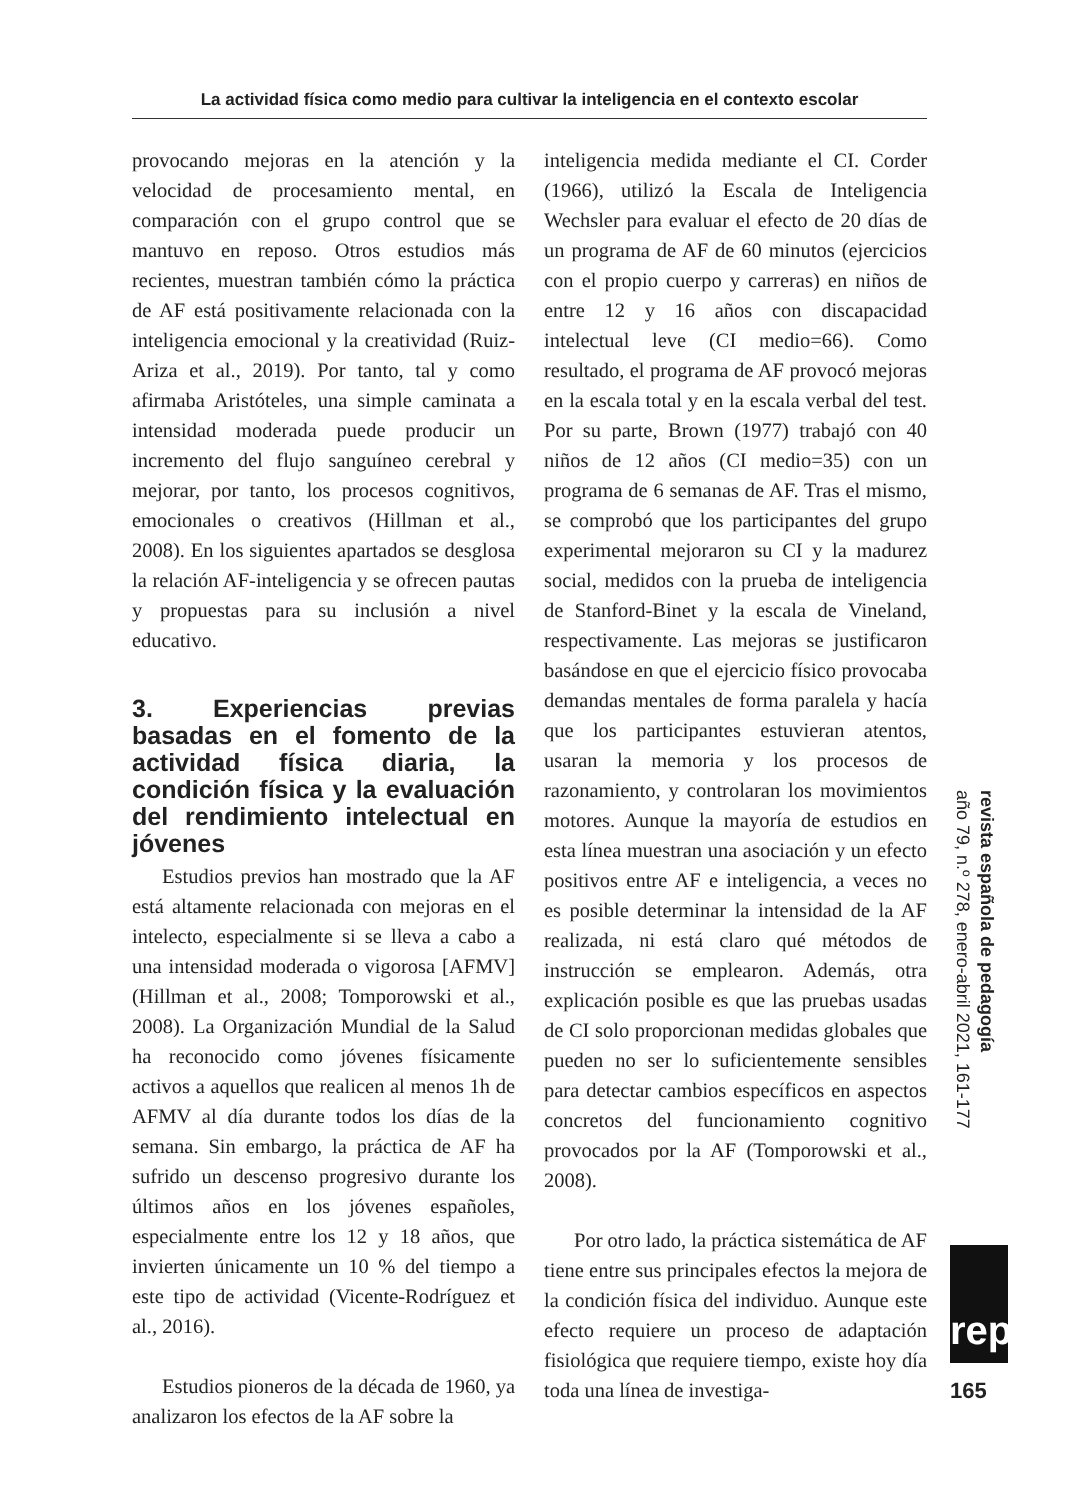La actividad física como medio para cultivar la inteligencia en el contexto escolar
provocando mejoras en la atención y la velocidad de procesamiento mental, en comparación con el grupo control que se mantuvo en reposo. Otros estudios más recientes, muestran también cómo la práctica de AF está positivamente relacionada con la inteligencia emocional y la creatividad (Ruiz-Ariza et al., 2019). Por tanto, tal y como afirmaba Aristóteles, una simple caminata a intensidad moderada puede producir un incremento del flujo sanguíneo cerebral y mejorar, por tanto, los procesos cognitivos, emocionales o creativos (Hillman et al., 2008). En los siguientes apartados se desglosa la relación AF-inteligencia y se ofrecen pautas y propuestas para su inclusión a nivel educativo.
3. Experiencias previas basadas en el fomento de la actividad física diaria, la condición física y la evaluación del rendimiento intelectual en jóvenes
Estudios previos han mostrado que la AF está altamente relacionada con mejoras en el intelecto, especialmente si se lleva a cabo a una intensidad moderada o vigorosa [AFMV] (Hillman et al., 2008; Tomporowski et al., 2008). La Organización Mundial de la Salud ha reconocido como jóvenes físicamente activos a aquellos que realicen al menos 1h de AFMV al día durante todos los días de la semana. Sin embargo, la práctica de AF ha sufrido un descenso progresivo durante los últimos años en los jóvenes españoles, especialmente entre los 12 y 18 años, que invierten únicamente un 10 % del tiempo a este tipo de actividad (Vicente-Rodríguez et al., 2016).
Estudios pioneros de la década de 1960, ya analizaron los efectos de la AF sobre la
inteligencia medida mediante el CI. Corder (1966), utilizó la Escala de Inteligencia Wechsler para evaluar el efecto de 20 días de un programa de AF de 60 minutos (ejercicios con el propio cuerpo y carreras) en niños de entre 12 y 16 años con discapacidad intelectual leve (CI medio=66). Como resultado, el programa de AF provocó mejoras en la escala total y en la escala verbal del test. Por su parte, Brown (1977) trabajó con 40 niños de 12 años (CI medio=35) con un programa de 6 semanas de AF. Tras el mismo, se comprobó que los participantes del grupo experimental mejoraron su CI y la madurez social, medidos con la prueba de inteligencia de Stanford-Binet y la escala de Vineland, respectivamente. Las mejoras se justificaron basándose en que el ejercicio físico provocaba demandas mentales de forma paralela y hacía que los participantes estuvieran atentos, usaran la memoria y los procesos de razonamiento, y controlaran los movimientos motores. Aunque la mayoría de estudios en esta línea muestran una asociación y un efecto positivos entre AF e inteligencia, a veces no es posible determinar la intensidad de la AF realizada, ni está claro qué métodos de instrucción se emplearon. Además, otra explicación posible es que las pruebas usadas de CI solo proporcionan medidas globales que pueden no ser lo suficientemente sensibles para detectar cambios específicos en aspectos concretos del funcionamiento cognitivo provocados por la AF (Tomporowski et al., 2008).
Por otro lado, la práctica sistemática de AF tiene entre sus principales efectos la mejora de la condición física del individuo. Aunque este efecto requiere un proceso de adaptación fisiológica que requiere tiempo, existe hoy día toda una línea de investiga-
revista española de pedagogía
año 79, n.º 278, enero-abril 2021, 161-177
rep
165